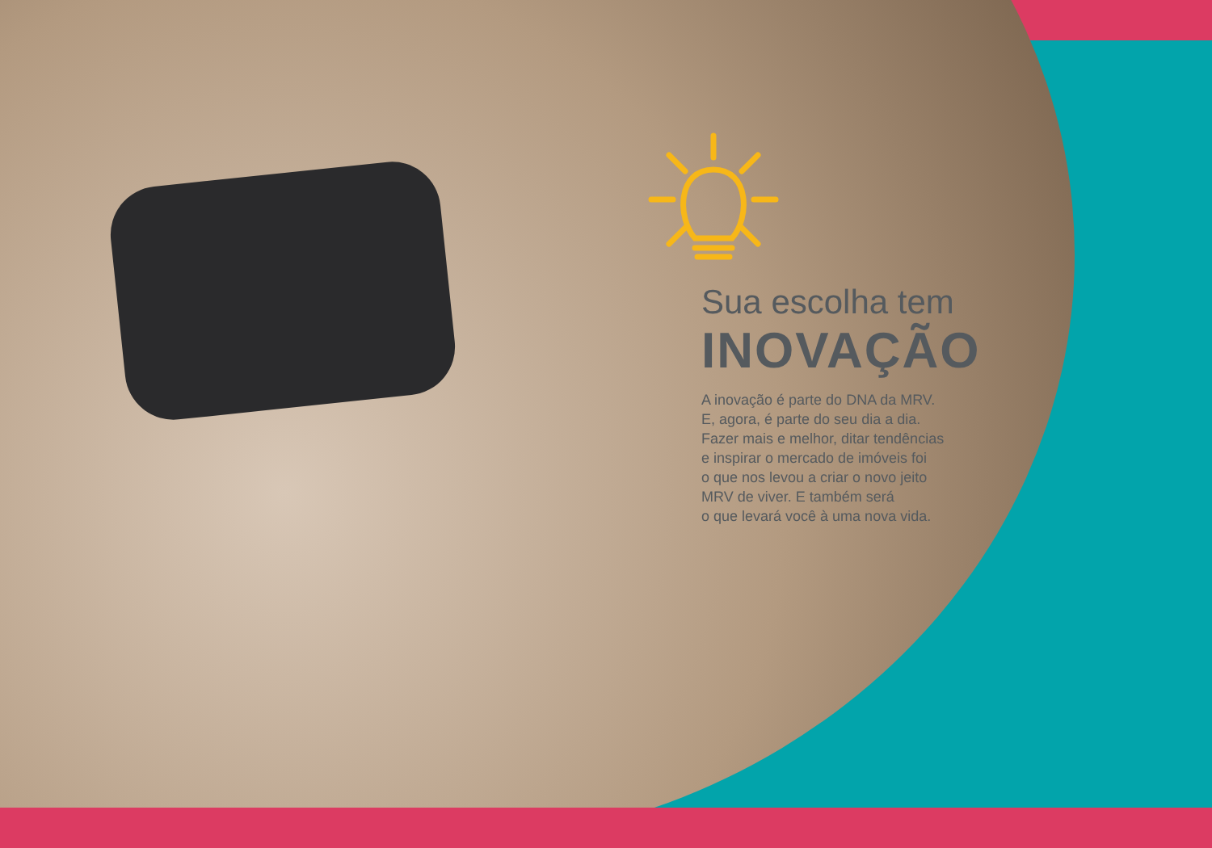Sua escolha tem
INOVAÇÃO
A inovação é parte do DNA da MRV.
E, agora, é parte do seu dia a dia.
Fazer mais e melhor, ditar tendências
e inspirar o mercado de imóveis foi
o que nos levou a criar o novo jeito
MRV de viver. E também será
o que levará você à uma nova vida.